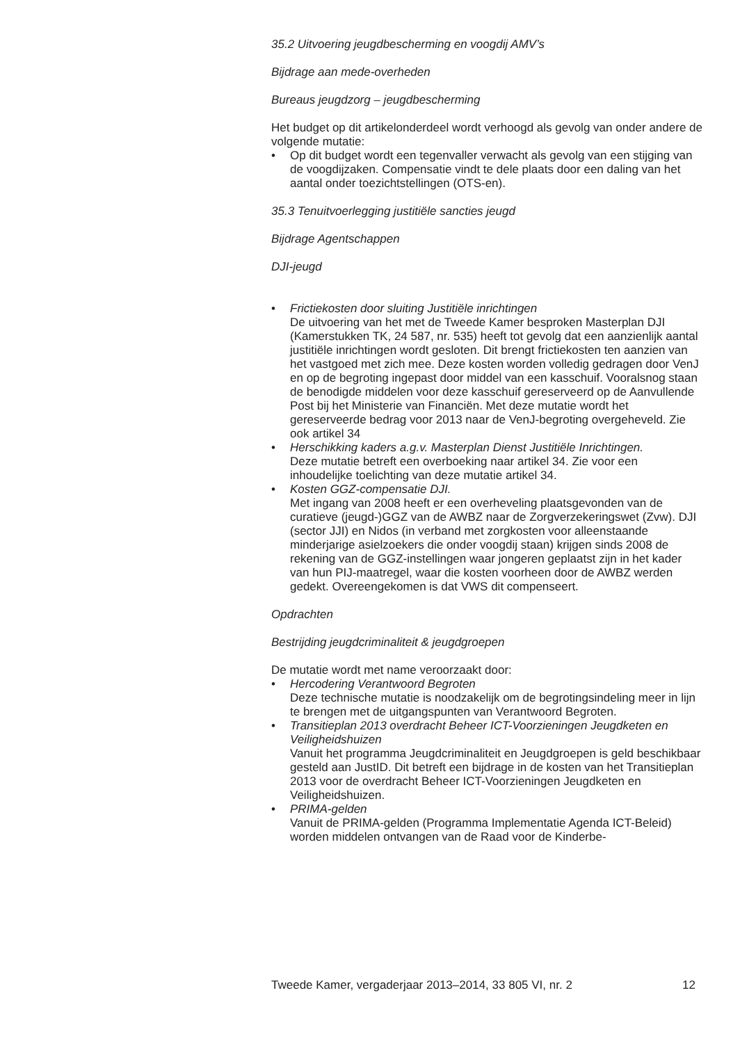35.2 Uitvoering jeugdbescherming en voogdij AMV’s
Bijdrage aan mede-overheden
Bureaus jeugdzorg – jeugdbescherming
Het budget op dit artikelonderdeel wordt verhoogd als gevolg van onder andere de volgende mutatie:
• Op dit budget wordt een tegenvaller verwacht als gevolg van een stijging van de voogdijzaken. Compensatie vindt te dele plaats door een daling van het aantal onder toezichtstellingen (OTS-en).
35.3 Tenuitvoerlegging justitiële sancties jeugd
Bijdrage Agentschappen
DJI-jeugd
• Frictiekosten door sluiting Justitiële inrichtingen
De uitvoering van het met de Tweede Kamer besproken Masterplan DJI (Kamerstukken TK, 24 587, nr. 535) heeft tot gevolg dat een aanzienlijk aantal justitiële inrichtingen wordt gesloten. Dit brengt frictiekosten ten aanzien van het vastgoed met zich mee. Deze kosten worden volledig gedragen door VenJ en op de begroting ingepast door middel van een kasschuif. Vooralsnog staan de benodigde middelen voor deze kasschuif gereserveerd op de Aanvullende Post bij het Ministerie van Financiën. Met deze mutatie wordt het gereserveerde bedrag voor 2013 naar de VenJ-begroting overgeheveld. Zie ook artikel 34
• Herschikking kaders a.g.v. Masterplan Dienst Justitiële Inrichtingen.
Deze mutatie betreft een overboeking naar artikel 34. Zie voor een inhoudelijke toelichting van deze mutatie artikel 34.
• Kosten GGZ-compensatie DJI.
Met ingang van 2008 heeft er een overheveling plaatsgevonden van de curatieve (jeugd-)GGZ van de AWBZ naar de Zorgverzekeringswet (Zvw). DJI (sector JJI) en Nidos (in verband met zorgkosten voor alleenstaande minderjarige asielzoekers die onder voogdij staan) krijgen sinds 2008 de rekening van de GGZ-instellingen waar jongeren geplaatst zijn in het kader van hun PIJ-maatregel, waar die kosten voorheen door de AWBZ werden gedekt. Overeengekomen is dat VWS dit compenseert.
Opdrachten
Bestrijding jeugdcriminaliteit & jeugdgroepen
De mutatie wordt met name veroorzaakt door:
• Hercodering Verantwoord Begroten
Deze technische mutatie is noodzakelijk om de begrotingsindeling meer in lijn te brengen met de uitgangspunten van Verantwoord Begroten.
• Transitieplan 2013 overdracht Beheer ICT-Voorzieningen Jeugdketen en Veiligheidshuizen
Vanuit het programma Jeugdcriminaliteit en Jeugdgroepen is geld beschikbaar gesteld aan JustID. Dit betreft een bijdrage in de kosten van het Transitieplan 2013 voor de overdracht Beheer ICT-Voorzieningen Jeugdketen en Veiligheidshuizen.
• PRIMA-gelden
Vanuit de PRIMA-gelden (Programma Implementatie Agenda ICT-Beleid) worden middelen ontvangen van de Raad voor de Kinderbe-
Tweede Kamer, vergaderjaar 2013–2014, 33 805 VI, nr. 2 12